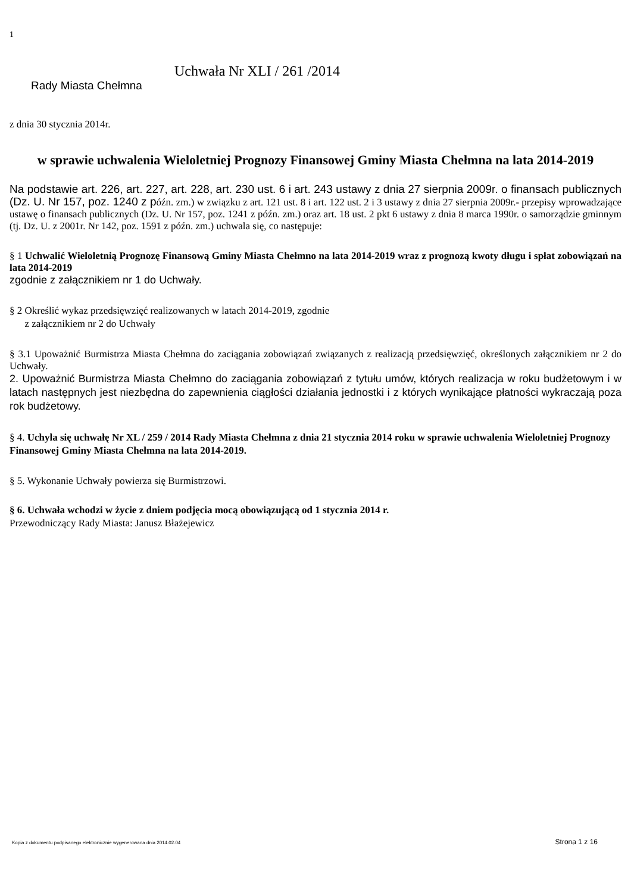1
Uchwała Nr XLI / 261 /2014
Rady Miasta Chełmna
z dnia 30 stycznia 2014r.
w sprawie uchwalenia Wieloletniej Prognozy Finansowej Gminy Miasta Chełmna na lata 2014-2019
Na podstawie art. 226, art. 227, art. 228, art. 230 ust. 6 i art. 243 ustawy z dnia 27 sierpnia 2009r. o finansach publicznych (Dz. U. Nr 157, poz. 1240 z późn. zm.) w związku z art. 121 ust. 8 i art. 122 ust. 2 i 3 ustawy z dnia 27 sierpnia 2009r.- przepisy wprowadzające ustawę o finansach publicznych (Dz. U. Nr 157, poz. 1241 z późn. zm.) oraz art. 18 ust. 2 pkt 6 ustawy z dnia 8 marca 1990r. o samorządzie gminnym (tj. Dz. U. z 2001r. Nr 142, poz. 1591 z późn. zm.) uchwala się, co następuje:
§ 1 Uchwalić Wieloletnią Prognozę Finansową Gminy Miasta Chełmno na lata 2014-2019 wraz z prognozą kwoty długu i spłat zobowiązań na lata 2014-2019
zgodnie z załącznikiem nr 1 do Uchwały.
§ 2 Określić wykaz przedsięwzięć realizowanych w latach 2014-2019, zgodnie
z załącznikiem nr 2 do Uchwały
§ 3.1 Upoważnić Burmistrza Miasta Chełmna do zaciągania zobowiązań związanych z realizacją przedsięwzięć, określonych załącznikiem nr 2 do Uchwały.
2. Upoważnić Burmistrza Miasta Chełmno do zaciągania zobowiązań z tytułu umów, których realizacja w roku budżetowym i w latach następnych jest niezbędna do zapewnienia ciągłości działania jednostki i z których wynikające płatności wykraczają poza rok budżetowy.
§ 4. Uchyla się uchwałę Nr XL / 259 / 2014 Rady Miasta Chełmna z dnia 21 stycznia 2014 roku w sprawie uchwalenia Wieloletniej Prognozy Finansowej Gminy Miasta Chełmna na lata 2014-2019.
§ 5. Wykonanie Uchwały powierza się Burmistrzowi.
§ 6. Uchwała wchodzi w życie z dniem podjęcia mocą obowiązującą od 1 stycznia 2014 r.
Przewodniczący Rady Miasta: Janusz Błażejewicz
Kopia z dokumentu podpisanego elektronicznie wygenerowana dnia 2014.02.04 Strona 1 z 16